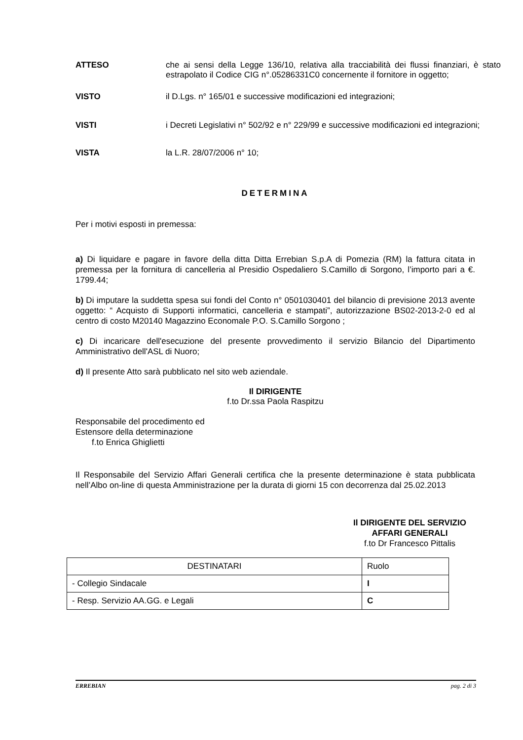ATTESO
che ai sensi della Legge 136/10, relativa alla tracciabilità dei flussi finanziari, è stato estrapolato il Codice CIG n°.05286331C0 concernente il fornitore in oggetto;
VISTO
il D.Lgs. n° 165/01 e successive modificazioni ed integrazioni;
VISTI
i Decreti Legislativi n° 502/92 e n° 229/99 e successive modificazioni ed integrazioni;
VISTA
la L.R. 28/07/2006 n° 10;
DETERMINA
Per i motivi esposti in premessa:
a) Di liquidare e pagare in favore della ditta Ditta Errebian S.p.A di Pomezia (RM) la fattura citata in premessa per la fornitura di cancelleria al Presidio Ospedaliero S.Camillo di Sorgono, l’importo pari a €. 1799.44;
b) Di imputare la suddetta spesa sui fondi del Conto n° 0501030401 del bilancio di previsione 2013 avente oggetto: “ Acquisto di Supporti informatici, cancelleria e stampati”, autorizzazione BS02-2013-2-0 ed al centro di costo M20140 Magazzino Economale P.O. S.Camillo Sorgono ;
c) Di incaricare dell'esecuzione del presente provvedimento il servizio Bilancio del Dipartimento Amministrativo dell'ASL di Nuoro;
d) Il presente Atto sarà pubblicato nel sito web aziendale.
Il DIRIGENTE
f.to Dr.ssa Paola Raspitzu
Responsabile del procedimento ed
Estensore della determinazione
f.to Enrica Ghiglietti
Il Responsabile del Servizio Affari Generali certifica che la presente determinazione è stata pubblicata nell’Albo on-line di questa Amministrazione per la durata di giorni 15 con decorrenza dal 25.02.2013
Il DIRIGENTE DEL SERVIZIO
AFFARI GENERALI
f.to Dr Francesco Pittalis
| DESTINATARI | Ruolo |
| - Collegio Sindacale | I |
| - Resp. Servizio AA.GG. e Legali | C |
ERREBIAN pag. 2 di 3